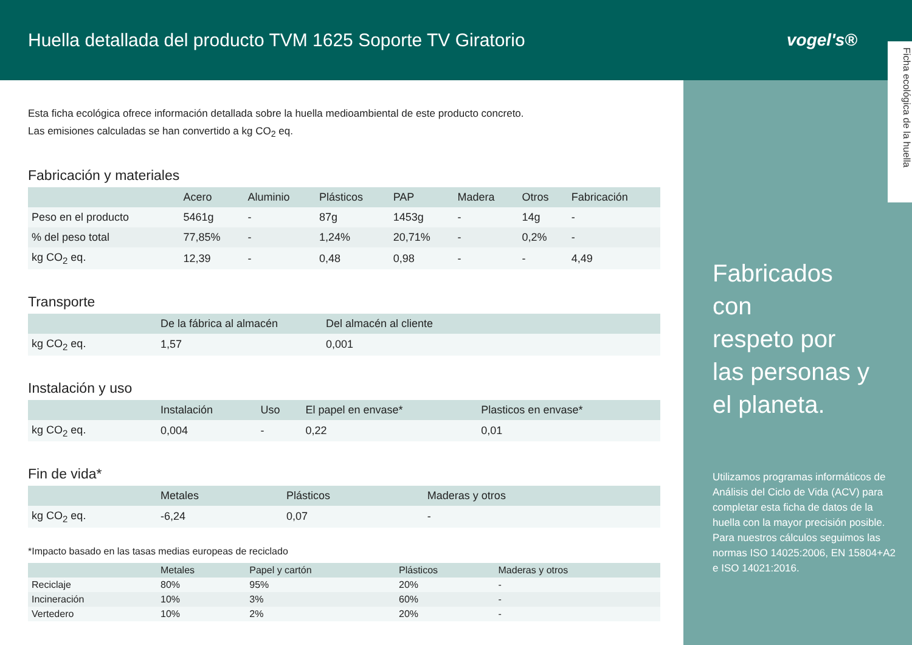Huella detallada del producto TVM 1625 Soporte TV Giratorio
vogel's®
Fabricados
con
respeto por
las personas y
el planeta.
Utilizamos programas informáticos de Análisis del Ciclo de Vida (ACV) para completar esta ficha de datos de la huella con la mayor precisión posible. Para nuestros cálculos seguimos las normas ISO 14025:2006, EN 15804+A2 e ISO 14021:2016.
Ficha ecológica de la huella
Esta ficha ecológica ofrece información detallada sobre la huella medioambiental de este producto concreto.
Las emisiones calculadas se han convertido a kg CO<sub>2</sub> eq.
Fabricación y materiales
| | Acero | Aluminio | Plásticos | PAP | Madera | Otros | Fabricación |
| --- | --- | --- | --- | --- | --- | --- | --- |
| Peso en el producto | 5461g | - | 87g | 1453g | - | 14g | - |
| % del peso total | 77,85% | - | 1,24% | 20,71% | - | 0,2% | - |
| kg CO<sub>2</sub> eq. | 12,39 | - | 0,48 | 0,98 | - | - | 4,49 |
Transporte
| | De la fábrica al almacén | Del almacén al cliente |
| --- | --- | --- |
| kg CO<sub>2</sub> eq. | 1,57 | 0,001 |
Instalación y uso
| | Instalación | Uso | El papel en envase* | Plasticos en envase* |
| --- | --- | --- | --- | --- |
| kg CO<sub>2</sub> eq. | 0,004 | - | 0,22 | 0,01 |
Fin de vida*
| | Metales | Plásticos | Maderas y otros |
| --- | --- | --- | --- |
| kg CO<sub>2</sub> eq. | -6,24 | 0,07 | - |
*Impacto basado en las tasas medias europeas de reciclado
| | Metales | Papel y cartón | Plásticos | Maderas y otros |
| --- | --- | --- | --- | --- |
| Reciclaje | 80% | 95% | 20% | - |
| Incineración | 10% | 3% | 60% | - |
| Vertedero | 10% | 2% | 20% | - |